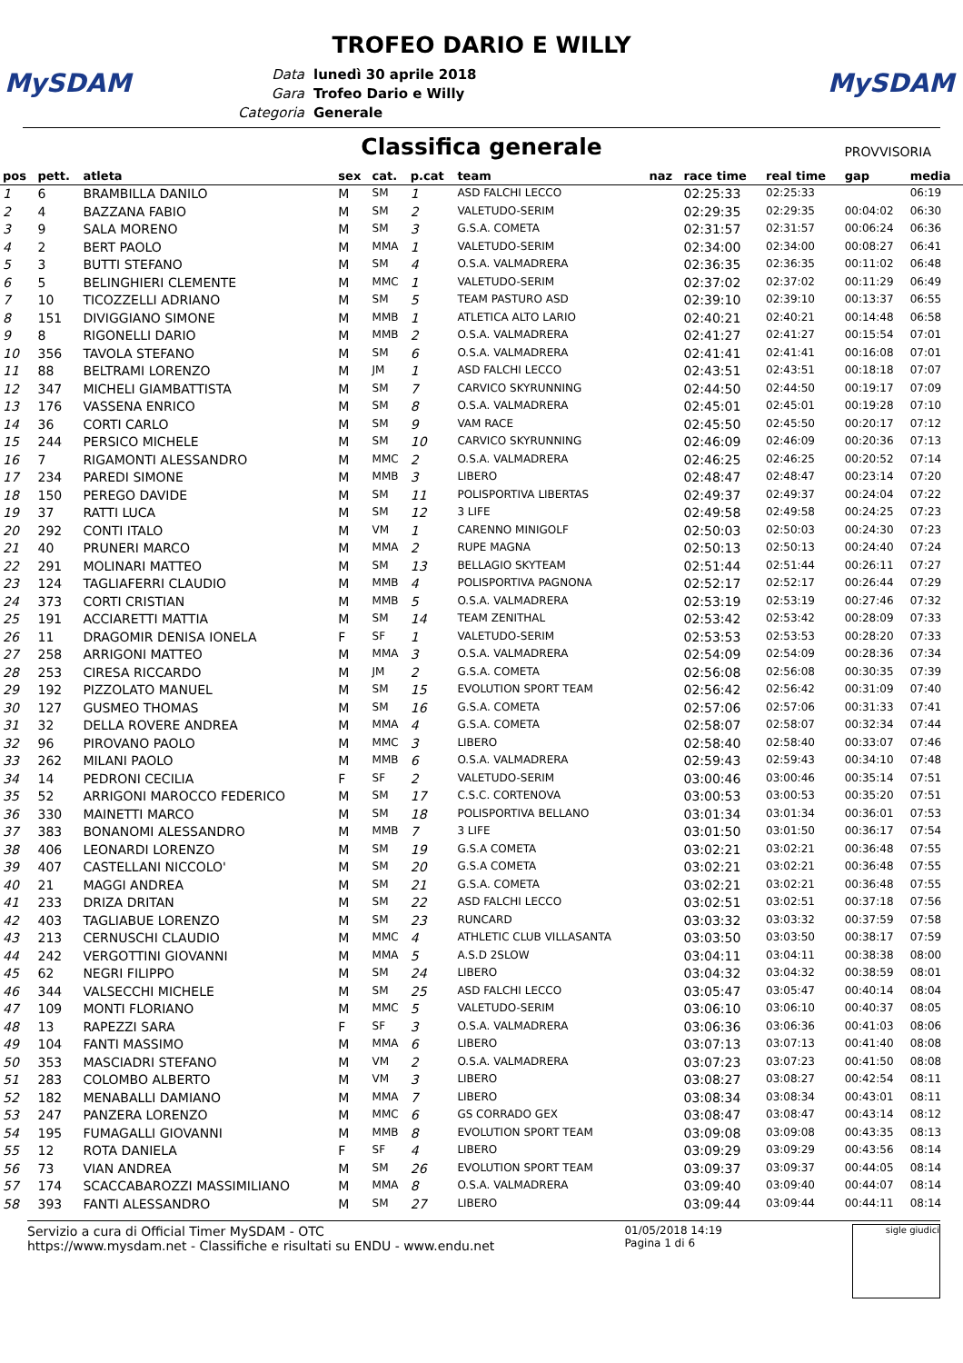TROFEO DARIO E WILLY
MySDAM MySDAM
Data
Gara
Categoria
lunedì 30 aprile 2018
Trofeo Dario e Willy
Generale
Classifica generale PROVVISORIA
| pos | pett. | atleta | sex | cat. | p.cat | team | naz | race time | real time | gap | media |
| --- | --- | --- | --- | --- | --- | --- | --- | --- | --- | --- | --- |
| 1 | 6 | BRAMBILLA DANILO | M | SM | 1 | ASD FALCHI LECCO | | 02:25:33 | 02:25:33 | | 06:19 |
| 2 | 4 | BAZZANA FABIO | M | SM | 2 | VALETUDO-SERIM | | 02:29:35 | 02:29:35 | 00:04:02 | 06:30 |
| 3 | 9 | SALA MORENO | M | SM | 3 | G.S.A. COMETA | | 02:31:57 | 02:31:57 | 00:06:24 | 06:36 |
| 4 | 2 | BERT PAOLO | M | MMA | 1 | VALETUDO-SERIM | | 02:34:00 | 02:34:00 | 00:08:27 | 06:41 |
| 5 | 3 | BUTTI STEFANO | M | SM | 4 | O.S.A. VALMADRERA | | 02:36:35 | 02:36:35 | 00:11:02 | 06:48 |
| 6 | 5 | BELINGHIERI CLEMENTE | M | MMC | 1 | VALETUDO-SERIM | | 02:37:02 | 02:37:02 | 00:11:29 | 06:49 |
| 7 | 10 | TICOZZELLI ADRIANO | M | SM | 5 | TEAM PASTURO ASD | | 02:39:10 | 02:39:10 | 00:13:37 | 06:55 |
| 8 | 151 | DIVIGGIANO SIMONE | M | MMB | 1 | ATLETICA ALTO LARIO | | 02:40:21 | 02:40:21 | 00:14:48 | 06:58 |
| 9 | 8 | RIGONELLI DARIO | M | MMB | 2 | O.S.A. VALMADRERA | | 02:41:27 | 02:41:27 | 00:15:54 | 07:01 |
| 10 | 356 | TAVOLA STEFANO | M | SM | 6 | O.S.A. VALMADRERA | | 02:41:41 | 02:41:41 | 00:16:08 | 07:01 |
| 11 | 88 | BELTRAMI LORENZO | M | JM | 1 | ASD FALCHI LECCO | | 02:43:51 | 02:43:51 | 00:18:18 | 07:07 |
| 12 | 347 | MICHELI GIAMBATTISTA | M | SM | 7 | CARVICO SKYRUNNING | | 02:44:50 | 02:44:50 | 00:19:17 | 07:09 |
| 13 | 176 | VASSENA ENRICO | M | SM | 8 | O.S.A. VALMADRERA | | 02:45:01 | 02:45:01 | 00:19:28 | 07:10 |
| 14 | 36 | CORTI CARLO | M | SM | 9 | VAM RACE | | 02:45:50 | 02:45:50 | 00:20:17 | 07:12 |
| 15 | 244 | PERSICO MICHELE | M | SM | 10 | CARVICO SKYRUNNING | | 02:46:09 | 02:46:09 | 00:20:36 | 07:13 |
| 16 | 7 | RIGAMONTI ALESSANDRO | M | MMC | 2 | O.S.A. VALMADRERA | | 02:46:25 | 02:46:25 | 00:20:52 | 07:14 |
| 17 | 234 | PAREDI SIMONE | M | MMB | 3 | LIBERO | | 02:48:47 | 02:48:47 | 00:23:14 | 07:20 |
| 18 | 150 | PEREGO DAVIDE | M | SM | 11 | POLISPORTIVA LIBERTAS | | 02:49:37 | 02:49:37 | 00:24:04 | 07:22 |
| 19 | 37 | RATTI LUCA | M | SM | 12 | 3 LIFE | | 02:49:58 | 02:49:58 | 00:24:25 | 07:23 |
| 20 | 292 | CONTI ITALO | M | VM | 1 | CARENNO MINIGOLF | | 02:50:03 | 02:50:03 | 00:24:30 | 07:23 |
| 21 | 40 | PRUNERI MARCO | M | MMA | 2 | RUPE MAGNA | | 02:50:13 | 02:50:13 | 00:24:40 | 07:24 |
| 22 | 291 | MOLINARI MATTEO | M | SM | 13 | BELLAGIO SKYTEAM | | 02:51:44 | 02:51:44 | 00:26:11 | 07:27 |
| 23 | 124 | TAGLIAFERRI CLAUDIO | M | MMB | 4 | POLISPORTIVA PAGNONA | | 02:52:17 | 02:52:17 | 00:26:44 | 07:29 |
| 24 | 373 | CORTI CRISTIAN | M | MMB | 5 | O.S.A. VALMADRERA | | 02:53:19 | 02:53:19 | 00:27:46 | 07:32 |
| 25 | 191 | ACCIARETTI MATTIA | M | SM | 14 | TEAM ZENITHAL | | 02:53:42 | 02:53:42 | 00:28:09 | 07:33 |
| 26 | 11 | DRAGOMIR DENISA IONELA | F | SF | 1 | VALETUDO-SERIM | | 02:53:53 | 02:53:53 | 00:28:20 | 07:33 |
| 27 | 258 | ARRIGONI MATTEO | M | MMA | 3 | O.S.A. VALMADRERA | | 02:54:09 | 02:54:09 | 00:28:36 | 07:34 |
| 28 | 253 | CIRESA RICCARDO | M | JM | 2 | G.S.A. COMETA | | 02:56:08 | 02:56:08 | 00:30:35 | 07:39 |
| 29 | 192 | PIZZOLATO MANUEL | M | SM | 15 | EVOLUTION SPORT TEAM | | 02:56:42 | 02:56:42 | 00:31:09 | 07:40 |
| 30 | 127 | GUSMEO THOMAS | M | SM | 16 | G.S.A. COMETA | | 02:57:06 | 02:57:06 | 00:31:33 | 07:41 |
| 31 | 32 | DELLA ROVERE ANDREA | M | MMA | 4 | G.S.A. COMETA | | 02:58:07 | 02:58:07 | 00:32:34 | 07:44 |
| 32 | 96 | PIROVANO PAOLO | M | MMC | 3 | LIBERO | | 02:58:40 | 02:58:40 | 00:33:07 | 07:46 |
| 33 | 262 | MILANI PAOLO | M | MMB | 6 | O.S.A. VALMADRERA | | 02:59:43 | 02:59:43 | 00:34:10 | 07:48 |
| 34 | 14 | PEDRONI CECILIA | F | SF | 2 | VALETUDO-SERIM | | 03:00:46 | 03:00:46 | 00:35:14 | 07:51 |
| 35 | 52 | ARRIGONI MAROCCO FEDERICO | M | SM | 17 | C.S.C. CORTENOVA | | 03:00:53 | 03:00:53 | 00:35:20 | 07:51 |
| 36 | 330 | MAINETTI MARCO | M | SM | 18 | POLISPORTIVA BELLANO | | 03:01:34 | 03:01:34 | 00:36:01 | 07:53 |
| 37 | 383 | BONANOMI ALESSANDRO | M | MMB | 7 | 3 LIFE | | 03:01:50 | 03:01:50 | 00:36:17 | 07:54 |
| 38 | 406 | LEONARDI LORENZO | M | SM | 19 | G.S.A COMETA | | 03:02:21 | 03:02:21 | 00:36:48 | 07:55 |
| 39 | 407 | CASTELLANI NICCOLO' | M | SM | 20 | G.S.A COMETA | | 03:02:21 | 03:02:21 | 00:36:48 | 07:55 |
| 40 | 21 | MAGGI ANDREA | M | SM | 21 | G.S.A. COMETA | | 03:02:21 | 03:02:21 | 00:36:48 | 07:55 |
| 41 | 233 | DRIZA DRITAN | M | SM | 22 | ASD FALCHI LECCO | | 03:02:51 | 03:02:51 | 00:37:18 | 07:56 |
| 42 | 403 | TAGLIABUE LORENZO | M | SM | 23 | RUNCARD | | 03:03:32 | 03:03:32 | 00:37:59 | 07:58 |
| 43 | 213 | CERNUSCHI CLAUDIO | M | MMC | 4 | ATHLETIC CLUB VILLASANTA | | 03:03:50 | 03:03:50 | 00:38:17 | 07:59 |
| 44 | 242 | VERGOTTINI GIOVANNI | M | MMA | 5 | A.S.D 2SLOW | | 03:04:11 | 03:04:11 | 00:38:38 | 08:00 |
| 45 | 62 | NEGRI FILIPPO | M | SM | 24 | LIBERO | | 03:04:32 | 03:04:32 | 00:38:59 | 08:01 |
| 46 | 344 | VALSECCHI MICHELE | M | SM | 25 | ASD FALCHI LECCO | | 03:05:47 | 03:05:47 | 00:40:14 | 08:04 |
| 47 | 109 | MONTI FLORIANO | M | MMC | 5 | VALETUDO-SERIM | | 03:06:10 | 03:06:10 | 00:40:37 | 08:05 |
| 48 | 13 | RAPEZZI SARA | F | SF | 3 | O.S.A. VALMADRERA | | 03:06:36 | 03:06:36 | 00:41:03 | 08:06 |
| 49 | 104 | FANTI MASSIMO | M | MMA | 6 | LIBERO | | 03:07:13 | 03:07:13 | 00:41:40 | 08:08 |
| 50 | 353 | MASCIADRI STEFANO | M | VM | 2 | O.S.A. VALMADRERA | | 03:07:23 | 03:07:23 | 00:41:50 | 08:08 |
| 51 | 283 | COLOMBO ALBERTO | M | VM | 3 | LIBERO | | 03:08:27 | 03:08:27 | 00:42:54 | 08:11 |
| 52 | 182 | MENABALLI DAMIANO | M | MMA | 7 | LIBERO | | 03:08:34 | 03:08:34 | 00:43:01 | 08:11 |
| 53 | 247 | PANZERA LORENZO | M | MMC | 6 | GS CORRADO GEX | | 03:08:47 | 03:08:47 | 00:43:14 | 08:12 |
| 54 | 195 | FUMAGALLI GIOVANNI | M | MMB | 8 | EVOLUTION SPORT TEAM | | 03:09:08 | 03:09:08 | 00:43:35 | 08:13 |
| 55 | 12 | ROTA DANIELA | F | SF | 4 | LIBERO | | 03:09:29 | 03:09:29 | 00:43:56 | 08:14 |
| 56 | 73 | VIAN ANDREA | M | SM | 26 | EVOLUTION SPORT TEAM | | 03:09:37 | 03:09:37 | 00:44:05 | 08:14 |
| 57 | 174 | SCACCABAROZZI MASSIMILIANO | M | MMA | 8 | O.S.A. VALMADRERA | | 03:09:40 | 03:09:40 | 00:44:07 | 08:14 |
| 58 | 393 | FANTI ALESSANDRO | M | SM | 27 | LIBERO | | 03:09:44 | 03:09:44 | 00:44:11 | 08:14 |
Servizio a cura di Official Timer MySDAM - OTC
https://www.mysdam.net - Classifiche e risultati su ENDU - www.endu.net
01/05/2018 14:19
Pagina 1 di 6
sigle giudici